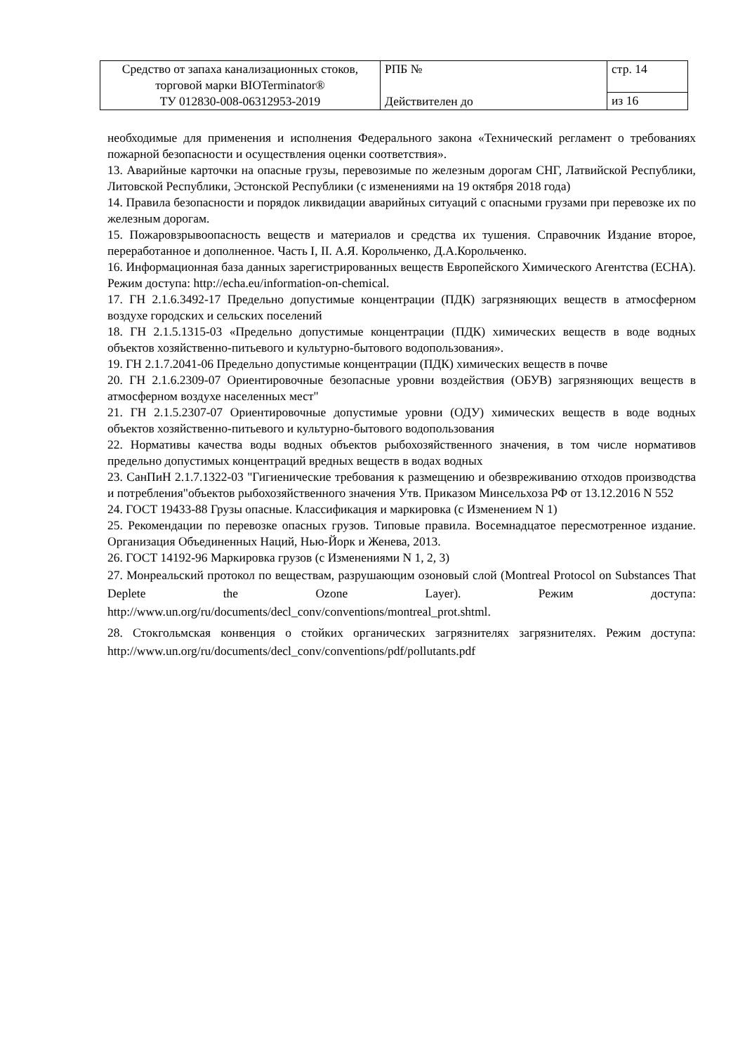| Средство от запаха канализационных стоков, торговой марки BIOTerminator® ТУ 012830-008-06312953-2019 | РПБ № Действителен до | стр. 14 |
| | | из 16 |
необходимые для применения и исполнения Федерального закона «Технический регламент о требованиях пожарной безопасности и осуществления оценки соответствия».
13. Аварийные карточки на опасные грузы, перевозимые по железным дорогам СНГ, Латвийской Республики, Литовской Республики, Эстонской Республики (с изменениями на 19 октября 2018 года)
14. Правила безопасности и порядок ликвидации аварийных ситуаций с опасными грузами при перевозке их по железным дорогам.
15. Пожаровзрывоопасность веществ и материалов и средства их тушения. Справочник Издание второе, переработанное и дополненное. Часть I, II. А.Я. Корольченко, Д.А.Корольченко.
16. Информационная база данных зарегистрированных веществ Европейского Химического Агентства (ECHA). Режим доступа: http://echa.eu/information-on-chemical.
17. ГН 2.1.6.3492-17 Предельно допустимые концентрации (ПДК) загрязняющих веществ в атмосферном воздухе городских и сельских поселений
18. ГН 2.1.5.1315-03 «Предельно допустимые концентрации (ПДК) химических веществ в воде водных объектов хозяйственно-питьевого и культурно-бытового водопользования».
19. ГН 2.1.7.2041-06 Предельно допустимые концентрации (ПДК) химических веществ в почве
20. ГН 2.1.6.2309-07 Ориентировочные безопасные уровни воздействия (ОБУВ) загрязняющих веществ в атмосферном воздухе населенных мест"
21. ГН 2.1.5.2307-07 Ориентировочные допустимые уровни (ОДУ) химических веществ в воде водных объектов хозяйственно-питьевого и культурно-бытового водопользования
22. Нормативы качества воды водных объектов рыбохозяйственного значения, в том числе нормативов предельно допустимых концентраций вредных веществ в водах водных
23. СанПиН 2.1.7.1322-03 "Гигиенические требования к размещению и обезвреживанию отходов производства и потребления"объектов рыбохозяйственного значения Утв. Приказом Минсельхоза РФ от 13.12.2016 N 552
24. ГОСТ 19433-88 Грузы опасные. Классификация и маркировка (с Изменением N 1)
25. Рекомендации по перевозке опасных грузов. Типовые правила. Восемнадцатое пересмотренное издание. Организация Объединенных Наций, Нью-Йорк и Женева, 2013.
26. ГОСТ 14192-96 Маркировка грузов (с Изменениями N 1, 2, 3)
27. Монреальский протокол по веществам, разрушающим озоновый слой (Montreal Protocol on Substances That Deplete the Ozone Layer). Режим доступа: http://www.un.org/ru/documents/decl_conv/conventions/montreal_prot.shtml.
28. Стокгольмская конвенция о стойких органических загрязнителях загрязнителях. Режим доступа: http://www.un.org/ru/documents/decl_conv/conventions/pdf/pollutants.pdf